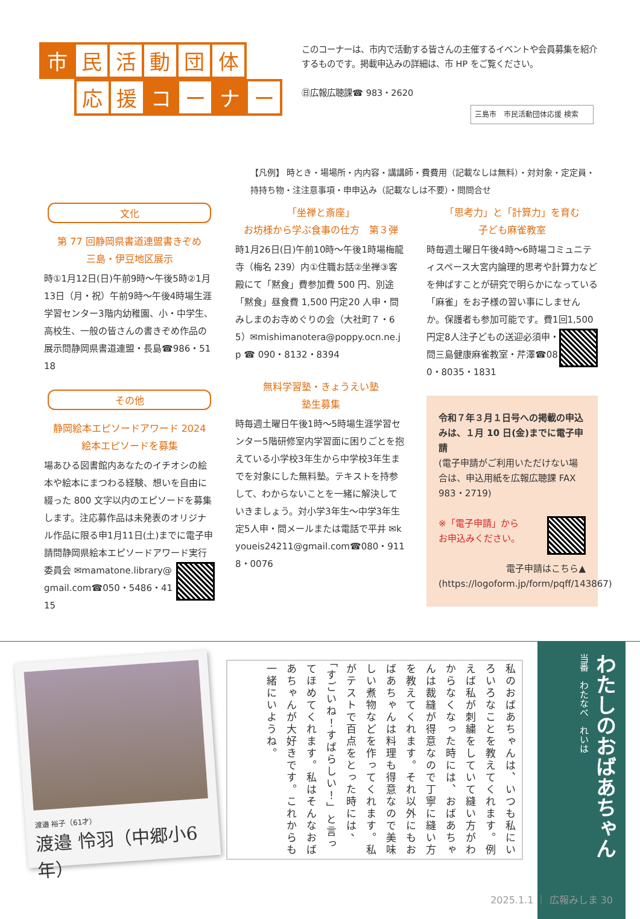市民活動団体
応援 コ ー ナ ー
このコーナーは、市内で活動する皆さんの主催するイベントや会員募集を紹介するものです。掲載申込みの詳細は、市 HP をご覧ください。
㊐広報広聴課☎ 983・2620
三島市　市民活動団体応援 検索
【凡例】 時とき・場場所・内内容・講講師・費費用（記載なしは無料）・対対象・定定員・持持ち物・注注意事項・申申込み（記載なしは不要）・問問合せ
文化
第 77 回静岡県書道連盟書きぞめ
三島・伊豆地区展示
時①1月12日(日)午前9時～午後5時②1月13日（月・祝）午前9時～午後4時場生涯学習センター3階内幼稚園、小・中学生、高校生、一般の皆さんの書きぞめ作品の展示問静岡県書道連盟・長島☎986・5118
その他
静岡絵本エピソードアワード 2024
絵本エピソードを募集
場あひる図書館内あなたのイチオシの絵本や絵本にまつわる経験、想いを自由に綴った 800 文字以内のエピソードを募集します。注応募作品は未発表のオリジナル作品に限る申1月11日(土)までに電子申請問静岡県絵本エピソードアワード実行委員会 ✉mamatone.library@gmail.com☎050・5486・4115
「坐禅と斎座」
お坊様から学ぶ食事の仕方　第３弾
時1月26日(日)午前10時～午後1時場梅龍寺（梅名 239）内①住職お話②坐禅③客殿にて「黙食」費参加費 500 円、別途「黙食」昼食費 1,500 円定20 人申・問みしまのお寺めぐりの会（大社町７・65）✉mishimanotera@poppy.ocn.ne.jp ☎ 090・8132・8394
無料学習塾・きょうえい塾
塾生募集
時毎週土曜日午後1時～5時場生涯学習センター5階研修室内学習面に困りごとを抱えている小学校3年生から中学校3年生までを対象にした無料塾。テキストを持参して、わからないことを一緒に解決していきましょう。対小学3年生～中学3年生定5人申・問メールまたは電話で平井 ✉kyoueis24211@gmail.com☎080・9118・0076
「思考力」と「計算力」を育む
子ども麻雀教室
時毎週土曜日午後4時～6時場コミュニティスペース大宮内論理的思考や計算力などを伸ばすことが研究で明らかになっている「麻雀」をお子様の習い事にしませんか。保護者も参加可能です。費1回1,500 円定8人注 子どもの送迎必須申・問三島健康麻雀教室・芹澤☎080・8035・1831
令和７年３月１日号への掲載の申込みは、１月 10 日(金)までに電子申請
(電子申請がご利用いただけない場合は、申込用紙を広報広聴課 FAX 983・2719)
※「電子申請」から
お申込みください。
電子申請はこちら▲
(https://logoform.jp/form/pqff/143867)
渡邉 裕子（61才）
渡邉 怜羽（中郷小6年）
私のおばあちゃんは、いつも私にいろいろなことを教えてくれます。例えば私が刺繍をしていて縫い方がわからなくなった時には、おばあちゃんは裁縫が得意なので丁寧に縫い方を教えてくれます。それ以外にもおばあちゃんは料理も得意なので美味しい煮物などを作ってくれます。私がテストで百点をとった時には、「すごいね！すばらしい！」と言ってほめてくれます。私はそんなおばあちゃんが大好きです。これからも一緒にいようね。
わたしのおばあちゃん
当番　わたなべ　れいは
2025.1.1 ｜ 広報みしま 30